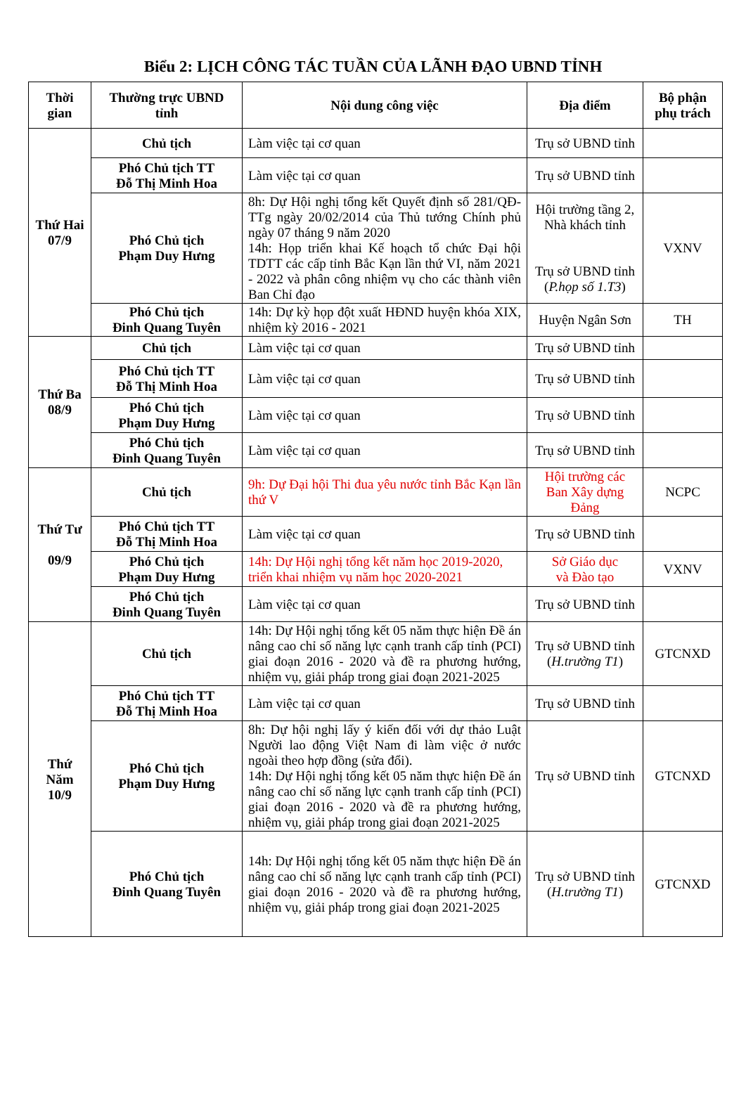Biểu 2: LỊCH CÔNG TÁC TUẦN CỦA LÃNH ĐẠO UBND TỈNH
| Thời gian | Thường trực UBND tỉnh | Nội dung công việc | Địa điểm | Bộ phận phụ trách |
| --- | --- | --- | --- | --- |
| Thứ Hai 07/9 | Chủ tịch | Làm việc tại cơ quan | Trụ sở UBND tỉnh | |
| | Phó Chủ tịch TT Đỗ Thị Minh Hoa | Làm việc tại cơ quan | Trụ sở UBND tỉnh | |
| | Phó Chủ tịch Phạm Duy Hưng | 8h: Dự Hội nghị tổng kết Quyết định số 281/QĐ-TTg ngày 20/02/2014 của Thủ tướng Chính phủ ngày 07 tháng 9 năm 2020 14h: Họp triển khai Kế hoạch tổ chức Đại hội TDTT các cấp tỉnh Bắc Kạn lần thứ VI, năm 2021 - 2022 và phân công nhiệm vụ cho các thành viên Ban Chỉ đạo | Hội trường tầng 2, Nhà khách tỉnh Trụ sở UBND tỉnh ( P.họp số 1.T3 ) | VXNV |
| | Phó Chủ tịch Đinh Quang Tuyên | 14h: Dự kỳ họp đột xuất HĐND huyện khóa XIX, nhiệm kỳ 2016 - 2021 | Huyện Ngân Sơn | TH |
| Thứ Ba 08/9 | Chủ tịch | Làm việc tại cơ quan | Trụ sở UBND tỉnh | |
| | Phó Chủ tịch TT Đỗ Thị Minh Hoa | Làm việc tại cơ quan | Trụ sở UBND tỉnh | |
| | Phó Chủ tịch Phạm Duy Hưng | Làm việc tại cơ quan | Trụ sở UBND tỉnh | |
| | Phó Chủ tịch Đinh Quang Tuyên | Làm việc tại cơ quan | Trụ sở UBND tỉnh | |
| Thứ Tư 09/9 | Chủ tịch | 9h: Dự Đại hội Thi đua yêu nước tỉnh Bắc Kạn lần thứ V | Hội trường các Ban Xây dựng Đảng | NCPC |
| | Phó Chủ tịch TT Đỗ Thị Minh Hoa | Làm việc tại cơ quan | Trụ sở UBND tỉnh | |
| | Phó Chủ tịch Phạm Duy Hưng | 14h: Dự Hội nghị tổng kết năm học 2019-2020, triển khai nhiệm vụ năm học 2020-2021 | Sở Giáo dục và Đào tạo | VXNV |
| | Phó Chủ tịch Đinh Quang Tuyên | Làm việc tại cơ quan | Trụ sở UBND tỉnh | |
| Thứ Năm 10/9 | Chủ tịch | 14h: Dự Hội nghị tổng kết 05 năm thực hiện Đề án nâng cao chỉ số năng lực cạnh tranh cấp tỉnh (PCI) giai đoạn 2016 - 2020 và đề ra phương hướng, nhiệm vụ, giải pháp trong giai đoạn 2021-2025 | Trụ sở UBND tỉnh ( H.trường T1 ) | GTCNXD |
| | Phó Chủ tịch TT Đỗ Thị Minh Hoa | Làm việc tại cơ quan | Trụ sở UBND tỉnh | |
| | Phó Chủ tịch Phạm Duy Hưng | 8h: Dự hội nghị lấy ý kiến đối với dự thảo Luật Người lao động Việt Nam đi làm việc ở nước ngoài theo hợp đồng (sửa đổi). 14h: Dự Hội nghị tổng kết 05 năm thực hiện Đề án nâng cao chỉ số năng lực cạnh tranh cấp tỉnh (PCI) giai đoạn 2016 - 2020 và đề ra phương hướng, nhiệm vụ, giải pháp trong giai đoạn 2021-2025 | Trụ sở UBND tỉnh | GTCNXD |
| | Phó Chủ tịch Đinh Quang Tuyên | 14h: Dự Hội nghị tổng kết 05 năm thực hiện Đề án nâng cao chỉ số năng lực cạnh tranh cấp tỉnh (PCI) giai đoạn 2016 - 2020 và đề ra phương hướng, nhiệm vụ, giải pháp trong giai đoạn 2021-2025 | Trụ sở UBND tỉnh ( H.trường T1 ) | GTCNXD |